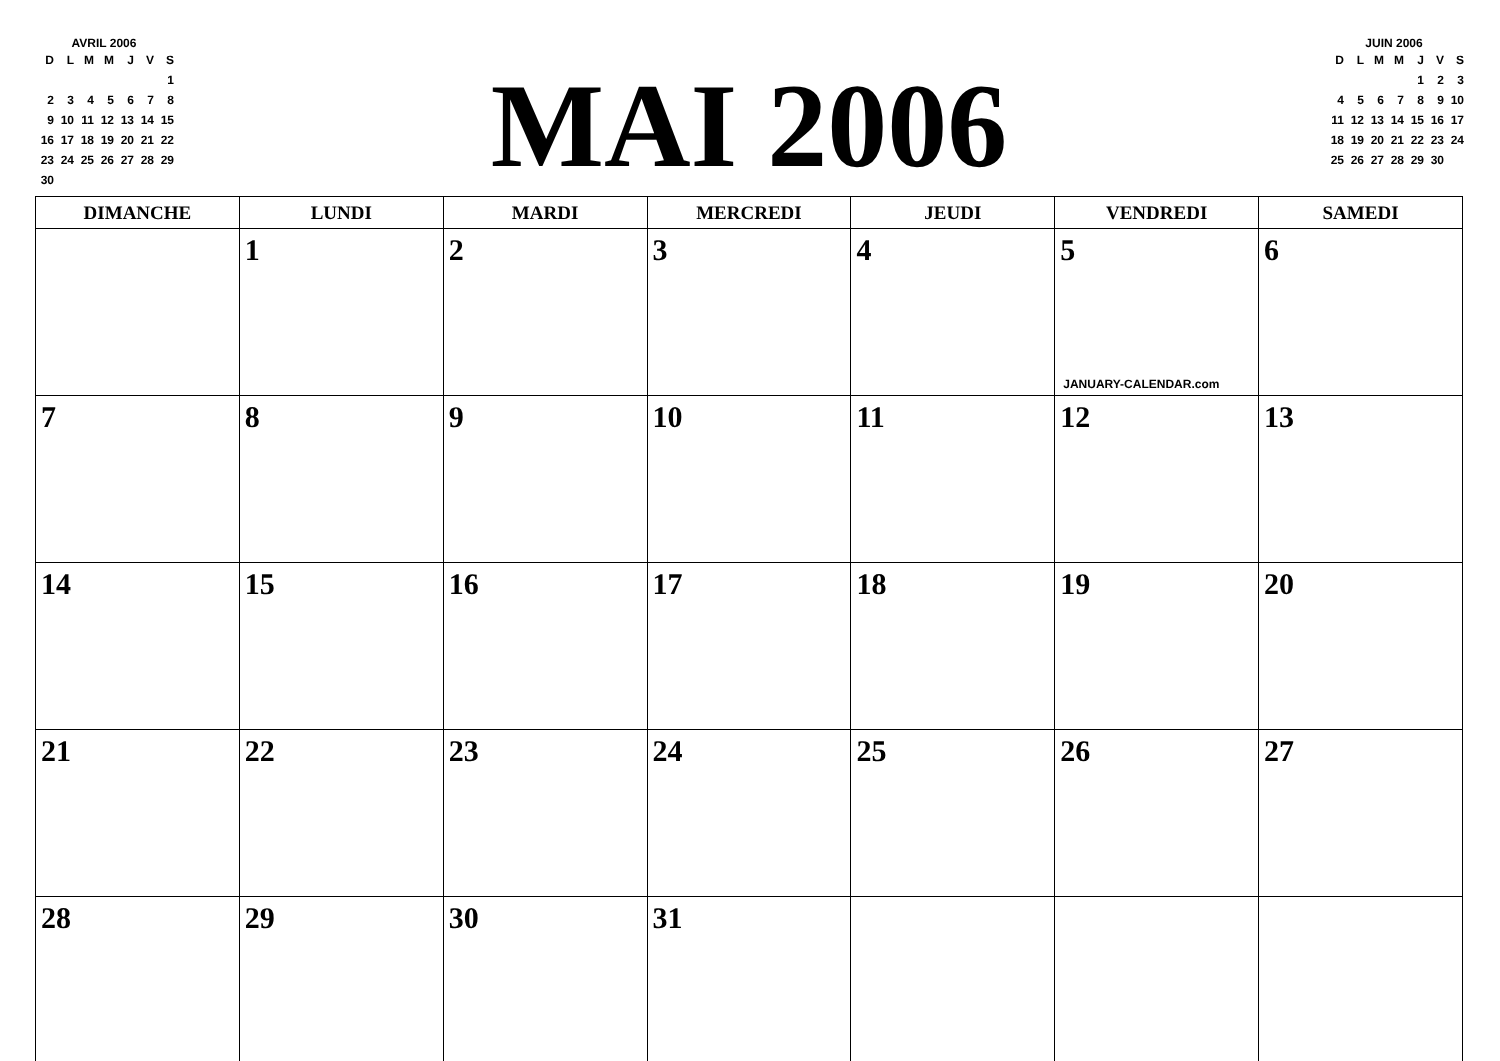AVRIL 2006
| D | L | M | M | J | V | S |
| | | | | | | 1 |
| 2 | 3 | 4 | 5 | 6 | 7 | 8 |
| 9 | 10 | 11 | 12 | 13 | 14 | 15 |
| 16 | 17 | 18 | 19 | 20 | 21 | 22 |
| 23 | 24 | 25 | 26 | 27 | 28 | 29 |
| 30 | | | | | | |
MAI 2006
JUIN 2006
| D | L | M | M | J | V | S |
| | | | | 1 | 2 | 3 |
| 4 | 5 | 6 | 7 | 8 | 9 | 10 |
| 11 | 12 | 13 | 14 | 15 | 16 | 17 |
| 18 | 19 | 20 | 21 | 22 | 23 | 24 |
| 25 | 26 | 27 | 28 | 29 | 30 | |
| DIMANCHE | LUNDI | MARDI | MERCREDI | JEUDI | VENDREDI | SAMEDI |
| --- | --- | --- | --- | --- | --- | --- |
| | 1 | 2 | 3 | 4 | 5 JANUARY-CALENDAR.com | 6 |
| 7 | 8 | 9 | 10 | 11 | 12 | 13 |
| 14 | 15 | 16 | 17 | 18 | 19 | 20 |
| 21 | 22 | 23 | 24 | 25 | 26 | 27 |
| 28 | 29 | 30 | 31 | | | |